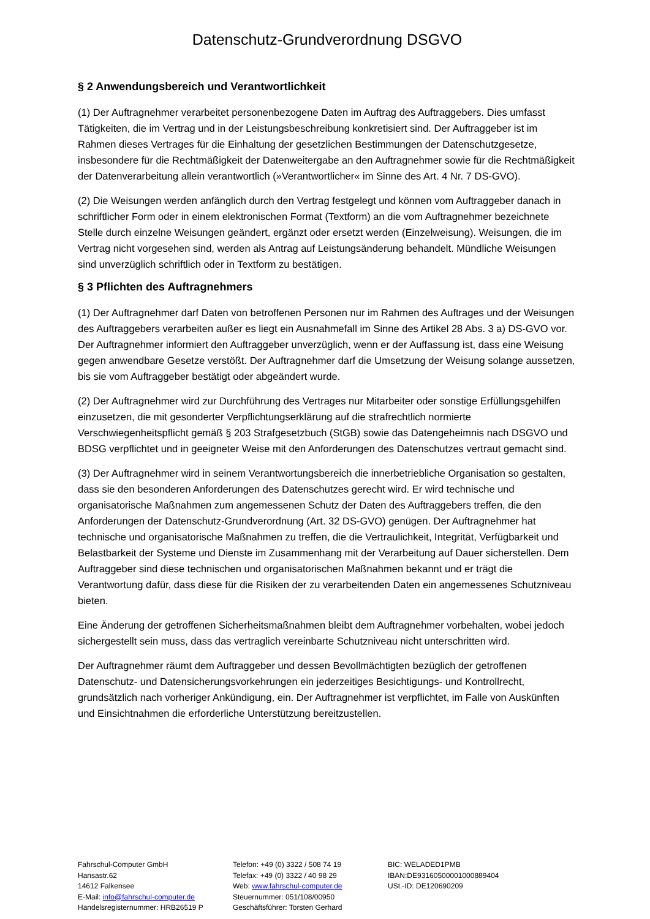Datenschutz-Grundverordnung DSGVO
§ 2 Anwendungsbereich und Verantwortlichkeit
(1) Der Auftragnehmer verarbeitet personenbezogene Daten im Auftrag des Auftraggebers. Dies umfasst Tätigkeiten, die im Vertrag und in der Leistungsbeschreibung konkretisiert sind. Der Auftraggeber ist im Rahmen dieses Vertrages für die Einhaltung der gesetzlichen Bestimmungen der Datenschutzgesetze, insbesondere für die Rechtmäßigkeit der Datenweitergabe an den Auftragnehmer sowie für die Rechtmäßigkeit der Datenverarbeitung allein verantwortlich (»Verantwortlicher« im Sinne des Art. 4 Nr. 7 DS-GVO).
(2) Die Weisungen werden anfänglich durch den Vertrag festgelegt und können vom Auftraggeber danach in schriftlicher Form oder in einem elektronischen Format (Textform) an die vom Auftragnehmer bezeichnete Stelle durch einzelne Weisungen geändert, ergänzt oder ersetzt werden (Einzelweisung). Weisungen, die im Vertrag nicht vorgesehen sind, werden als Antrag auf Leistungsänderung behandelt. Mündliche Weisungen sind unverzüglich schriftlich oder in Textform zu bestätigen.
§ 3 Pflichten des Auftragnehmers
(1) Der Auftragnehmer darf Daten von betroffenen Personen nur im Rahmen des Auftrages und der Weisungen des Auftraggebers verarbeiten außer es liegt ein Ausnahmefall im Sinne des Artikel 28 Abs. 3 a) DS-GVO vor. Der Auftragnehmer informiert den Auftraggeber unverzüglich, wenn er der Auffassung ist, dass eine Weisung gegen anwendbare Gesetze verstößt. Der Auftragnehmer darf die Umsetzung der Weisung solange aussetzen, bis sie vom Auftraggeber bestätigt oder abgeändert wurde.
(2) Der Auftragnehmer wird zur Durchführung des Vertrages nur Mitarbeiter oder sonstige Erfüllungsgehilfen einzusetzen, die mit gesonderter Verpflichtungserklärung auf die strafrechtlich normierte Verschwiegenheitspflicht gemäß § 203 Strafgesetzbuch (StGB) sowie das Datengeheimnis nach DSGVO und BDSG verpflichtet und in geeigneter Weise mit den Anforderungen des Datenschutzes vertraut gemacht sind.
(3) Der Auftragnehmer wird in seinem Verantwortungsbereich die innerbetriebliche Organisation so gestalten, dass sie den besonderen Anforderungen des Datenschutzes gerecht wird. Er wird technische und organisatorische Maßnahmen zum angemessenen Schutz der Daten des Auftraggebers treffen, die den Anforderungen der Datenschutz-Grundverordnung (Art. 32 DS-GVO) genügen. Der Auftragnehmer hat technische und organisatorische Maßnahmen zu treffen, die die Vertraulichkeit, Integrität, Verfügbarkeit und Belastbarkeit der Systeme und Dienste im Zusammenhang mit der Verarbeitung auf Dauer sicherstellen. Dem Auftraggeber sind diese technischen und organisatorischen Maßnahmen bekannt und er trägt die Verantwortung dafür, dass diese für die Risiken der zu verarbeitenden Daten ein angemessenes Schutzniveau bieten.
Eine Änderung der getroffenen Sicherheitsmaßnahmen bleibt dem Auftragnehmer vorbehalten, wobei jedoch sichergestellt sein muss, dass das vertraglich vereinbarte Schutzniveau nicht unterschritten wird.
Der Auftragnehmer räumt dem Auftraggeber und dessen Bevollmächtigten bezüglich der getroffenen Datenschutz- und Datensicherungsvorkehrungen ein jederzeitiges Besichtigungs- und Kontrollrecht, grundsätzlich nach vorheriger Ankündigung, ein. Der Auftragnehmer ist verpflichtet, im Falle von Auskünften und Einsichtnahmen die erforderliche Unterstützung bereitzustellen.
Fahrschul-Computer GmbH
Hansastr.62
14612 Falkensee
E-Mail: info@fahrschul-computer.de
Handelsregisternummer: HRB26519 P
Telefon: +49 (0) 3322 / 508 74 19
Telefax: +49 (0) 3322 / 40 98 29
Web: www.fahrschul-computer.de
Steuernummer: 051/108/00950
Geschäftsführer: Torsten Gerhard
BIC: WELADED1PMB
IBAN:DE93160500001000889404
USt.-ID: DE120690209